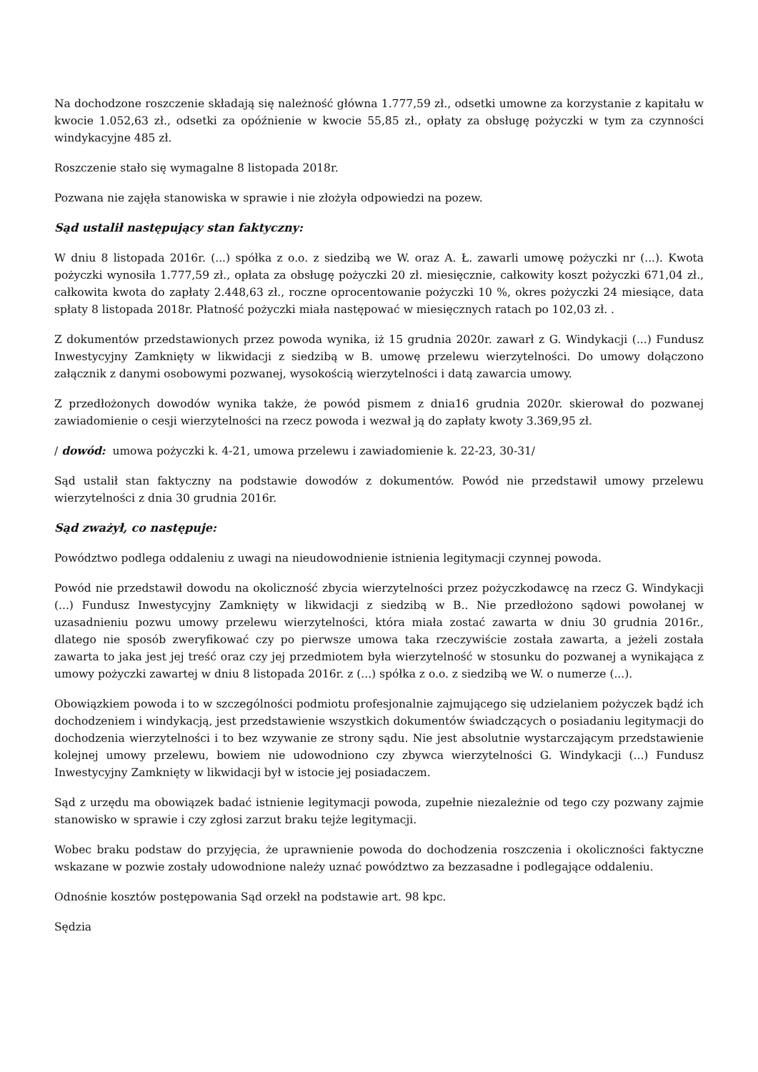Na dochodzone roszczenie składają się należność główna 1.777,59 zł., odsetki umowne za korzystanie z kapitału w kwocie 1.052,63 zł., odsetki za opóźnienie w kwocie 55,85 zł., opłaty za obsługę pożyczki w tym za czynności windykacyjne 485 zł.
Roszczenie stało się wymagalne 8 listopada 2018r.
Pozwana nie zajęła stanowiska w sprawie i nie złożyła odpowiedzi na pozew.
Sąd ustalił następujący stan faktyczny:
W dniu 8 listopada 2016r. (...) spółka z o.o. z siedzibą we W. oraz A. Ł. zawarli umowę pożyczki nr (...). Kwota pożyczki wynosiła 1.777,59 zł., opłata za obsługę pożyczki 20 zł. miesięcznie, całkowity koszt pożyczki 671,04 zł., całkowita kwota do zapłaty 2.448,63 zł., roczne oprocentowanie pożyczki 10 %, okres pożyczki 24 miesiące, data spłaty 8 listopada 2018r. Płatność pożyczki miała następować w miesięcznych ratach po 102,03 zł. .
Z dokumentów przedstawionych przez powoda wynika, iż 15 grudnia 2020r. zawarł z G. Windykacji (...) Fundusz Inwestycyjny Zamknięty w likwidacji z siedzibą w B. umowę przelewu wierzytelności. Do umowy dołączono załącznik z danymi osobowymi pozwanej, wysokością wierzytelności i datą zawarcia umowy.
Z przedłożonych dowodów wynika także, że powód pismem z dnia16 grudnia 2020r. skierował do pozwanej zawiadomienie o cesji wierzytelności na rzecz powoda i wezwał ją do zapłaty kwoty 3.369,95 zł.
/ dowód: umowa pożyczki k. 4-21, umowa przelewu i zawiadomienie k. 22-23, 30-31/
Sąd ustalił stan faktyczny na podstawie dowodów z dokumentów. Powód nie przedstawił umowy przelewu wierzytelności z dnia 30 grudnia 2016r.
Sąd zważył, co następuje:
Powództwo podlega oddaleniu z uwagi na nieudowodnienie istnienia legitymacji czynnej powoda.
Powód nie przedstawił dowodu na okoliczność zbycia wierzytelności przez pożyczkodawcę na rzecz G. Windykacji (...) Fundusz Inwestycyjny Zamknięty w likwidacji z siedzibą w B.. Nie przedłożono sądowi powołanej w uzasadnieniu pozwu umowy przelewu wierzytelności, która miała zostać zawarta w dniu 30 grudnia 2016r., dlatego nie sposób zweryfikować czy po pierwsze umowa taka rzeczywiście została zawarta, a jeżeli została zawarta to jaka jest jej treść oraz czy jej przedmiotem była wierzytelność w stosunku do pozwanej a wynikająca z umowy pożyczki zawartej w dniu 8 listopada 2016r. z (...) spółka z o.o. z siedzibą we W. o numerze (...).
Obowiązkiem powoda i to w szczególności podmiotu profesjonalnie zajmującego się udzielaniem pożyczek bądź ich dochodzeniem i windykacją, jest przedstawienie wszystkich dokumentów świadczących o posiadaniu legitymacji do dochodzenia wierzytelności i to bez wzywanie ze strony sądu. Nie jest absolutnie wystarczającym przedstawienie kolejnej umowy przelewu, bowiem nie udowodniono czy zbywca wierzytelności G. Windykacji (...) Fundusz Inwestycyjny Zamknięty w likwidacji był w istocie jej posiadaczem.
Sąd z urzędu ma obowiązek badać istnienie legitymacji powoda, zupełnie niezależnie od tego czy pozwany zajmie stanowisko w sprawie i czy zgłosi zarzut braku tejże legitymacji.
Wobec braku podstaw do przyjęcia, że uprawnienie powoda do dochodzenia roszczenia i okoliczności faktyczne wskazane w pozwie zostały udowodnione należy uznać powództwo za bezzasadne i podlegające oddaleniu.
Odnośnie kosztów postępowania Sąd orzekł na podstawie art. 98 kpc.
Sędzia